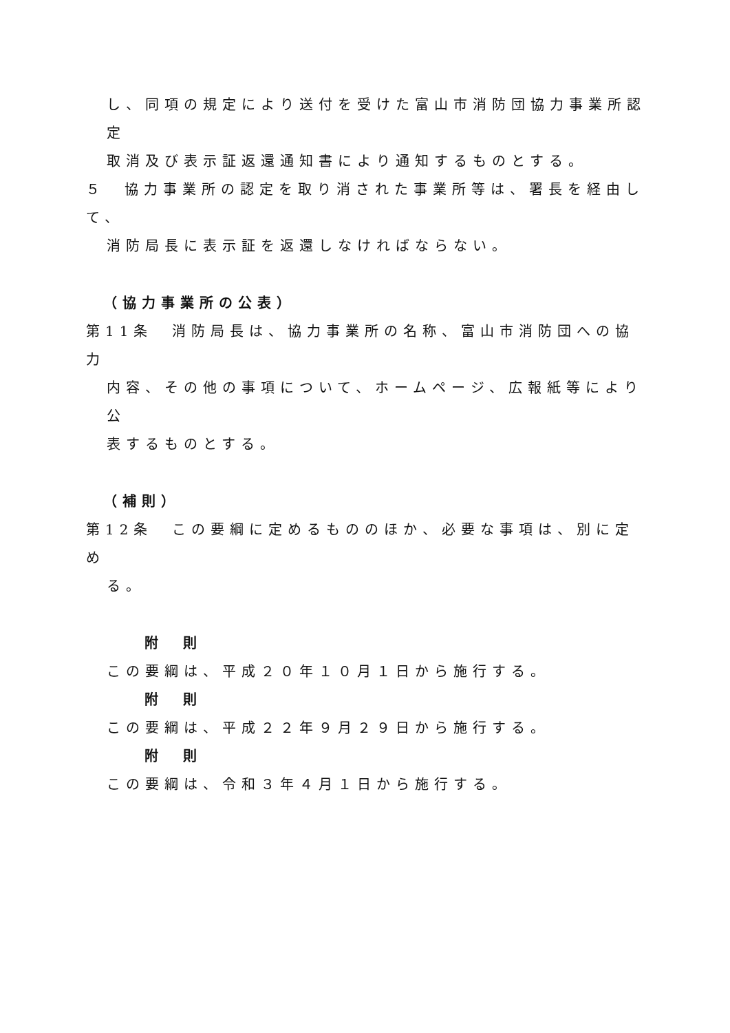し、同項の規定により送付を受けた富山市消防団協力事業所認定
取消及び表示証返還通知書により通知するものとする。
５　協力事業所の認定を取り消された事業所等は、署長を経由して、
消防局長に表示証を返還しなければならない。
（協力事業所の公表）
第11条　消防局長は、協力事業所の名称、富山市消防団への協力
内容、その他の事項について、ホームページ、広報紙等により公
表するものとする。
（補則）
第12条　この要綱に定めるもののほか、必要な事項は、別に定め
る。
附　則
この要綱は、平成２０年１０月１日から施行する。
附　則
この要綱は、平成２２年９月２９日から施行する。
附　則
この要綱は、令和３年４月１日から施行する。